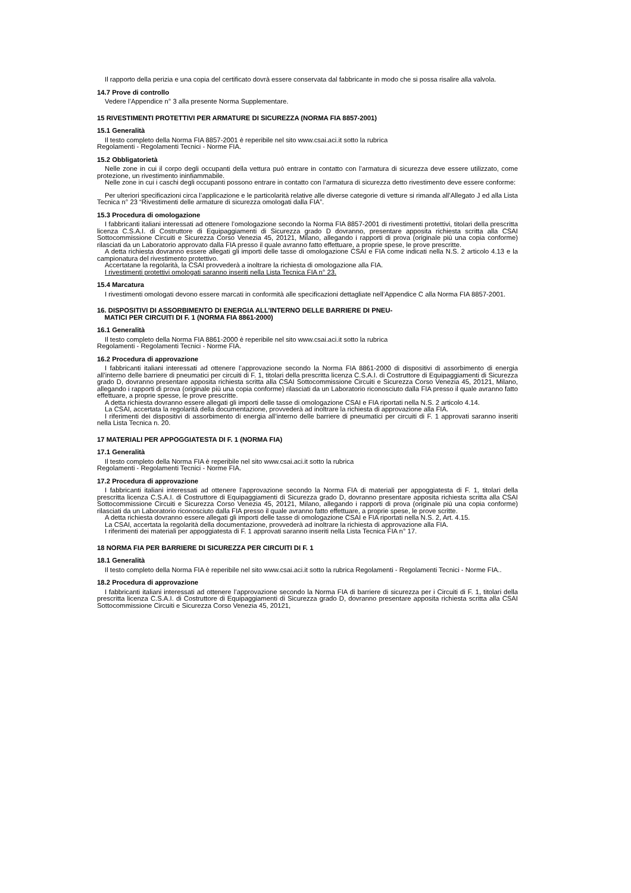Il rapporto della perizia e una copia del certificato dovrà essere conservata dal fabbricante in modo che si possa risalire alla valvola.
14.7 Prove di controllo
Vedere l’Appendice n° 3 alla presente Norma Supplementare.
15 RIVESTIMENTI PROTETTIVI PER ARMATURE DI SICUREZZA (NORMA FIA 8857-2001)
15.1 Generalità
Il testo completo della Norma FIA 8857-2001 è reperibile nel sito www.csai.aci.it sotto la rubrica
Regolamenti - Regolamenti Tecnici - Norme FIA.
15.2 Obbligatorietà
Nelle zone in cui il corpo degli occupanti della vettura può entrare in contatto con l’armatura di sicurezza deve essere utilizzato, come protezione, un rivestimento ininfiammabile.
Nelle zone in cui i caschi degli occupanti possono entrare in contatto con l’armatura di sicurezza detto rivestimento deve essere conforme:
Per ulteriori specificazioni circa l’applicazione e le particolarità relative alle diverse categorie di vetture si rimanda all’Allegato J ed alla Lista Tecnica n° 23 “Rivestimenti delle armature di sicurezza omologati dalla FIA”.
15.3 Procedura di omologazione
I fabbricanti italiani interessati ad ottenere l’omologazione secondo la Norma FIA 8857-2001 di rivestimenti protettivi, titolari della prescritta licenza C.S.A.I. di Costruttore di Equipaggiamenti di Sicurezza grado D dovranno, presentare apposita richiesta scritta alla CSAI Sottocommissione Circuiti e Sicurezza Corso Venezia 45, 20121, Milano, allegando i rapporti di prova (originale più una copia conforme) rilasciati da un Laboratorio approvato dalla FIA presso il quale avranno fatto effettuare, a proprie spese, le prove prescritte.
A detta richiesta dovranno essere allegati gli importi delle tasse di omologazione CSAI e FIA come indicati nella N.S. 2 articolo 4.13 e la campionatura del rivestimento protettivo.
Accertatane la regolarità, la CSAI provvederà a inoltrare la richiesta di omologazione alla FIA.
I rivestimenti protettivi omologati saranno inseriti nella Lista Tecnica FIA n° 23.
15.4 Marcatura
I rivestimenti omologati devono essere marcati in conformità alle specificazioni dettagliate nell’Appendice C alla Norma FIA 8857-2001.
16. DISPOSITIVI DI ASSORBIMENTO DI ENERGIA ALL’INTERNO DELLE BARRIERE DI PNEU-
MATICI PER CIRCUITI DI F. 1 (NORMA FIA 8861-2000)
16.1 Generalità
Il testo completo della Norma FIA 8861-2000 è reperibile nel sito www.csai.aci.it sotto la rubrica
Regolamenti - Regolamenti Tecnici - Norme FIA.
16.2 Procedura di approvazione
I fabbricanti italiani interessati ad ottenere l’approvazione secondo la Norma FIA 8861-2000 di dispositivi di assorbimento di energia all’interno delle barriere di pneumatici per circuiti di F. 1, titolari della prescritta licenza C.S.A.I. di Costruttore di Equipaggiamenti di Sicurezza grado D, dovranno presentare apposita richiesta scritta alla CSAI Sottocommissione Circuiti e Sicurezza Corso Venezia 45, 20121, Milano, allegando i rapporti di prova (originale più una copia conforme) rilasciati da un Laboratorio riconosciuto dalla FIA presso il quale avranno fatto effettuare, a proprie spesse, le prove prescritte.
A detta richiesta dovranno essere allegati gli importi delle tasse di omologazione CSAI e FIA riportati nella N.S. 2 articolo 4.14.
La CSAI, accertata la regolarità della documentazione, provvederà ad inoltrare la richiesta di approvazione alla FIA.
I riferimenti dei dispositivi di assorbimento di energia all’interno delle barriere di pneumatici per circuiti di F. 1 approvati saranno inseriti nella Lista Tecnica n. 20.
17 MATERIALI PER APPOGGIATESTA DI F. 1 (NORMA FIA)
17.1 Generalità
Il testo completo della Norma FIA è reperibile nel sito www.csai.aci.it sotto la rubrica
Regolamenti - Regolamenti Tecnici - Norme FIA.
17.2 Procedura di approvazione
I fabbricanti italiani interessati ad ottenere l’approvazione secondo la Norma FIA di materiali per appoggiatesta di F. 1, titolari della prescritta licenza C.S.A.I. di Costruttore di Equipaggiamenti di Sicurezza grado D, dovranno presentare apposita richiesta scritta alla CSAI Sottocommissione Circuiti e Sicurezza Corso Venezia 45, 20121, Milano, allegando i rapporti di prova (originale più una copia conforme) rilasciati da un Laboratorio riconosciuto dalla FIA presso il quale avranno fatto effettuare, a proprie spese, le prove scritte.
A detta richiesta dovranno essere allegati gli importi delle tasse di omologazione CSAI e FIA riportati nella N.S. 2, Art. 4.15.
La CSAI, accertata la regolarità della documentazione, provvederà ad inoltrare la richiesta di approvazione alla FIA.
I riferimenti dei materiali per appoggiatesta di F. 1 approvati saranno inseriti nella Lista Tecnica FIA n° 17.
18 NORMA FIA PER BARRIERE DI SICUREZZA PER CIRCUITI DI F. 1
18.1 Generalità
Il testo completo della Norma FIA è reperibile nel sito www.csai.aci.it sotto la rubrica Regolamenti - Regolamenti Tecnici - Norme FIA..
18.2 Procedura di approvazione
I fabbricanti italiani interessati ad ottenere l’approvazione secondo la Norma FIA di barriere di sicurezza per i Circuiti di F. 1, titolari della prescritta licenza C.S.A.I. di Costruttore di Equipaggiamenti di Sicurezza grado D, dovranno presentare apposita richiesta scritta alla CSAI Sottocommissione Circuiti e Sicurezza Corso Venezia 45, 20121,